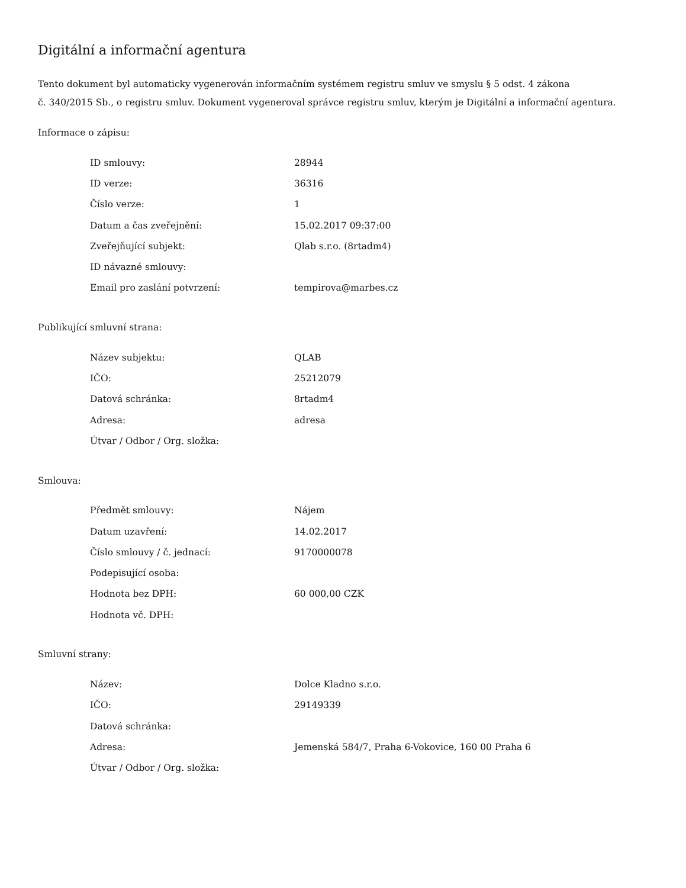Digitální a informační agentura
Tento dokument byl automaticky vygenerován informačním systémem registru smluv ve smyslu § 5 odst. 4 zákona
č. 340/2015 Sb., o registru smluv. Dokument vygeneroval správce registru smluv, kterým je Digitální a informační agentura.
Informace o zápisu:
| ID smlouvy: | 28944 |
| ID verze: | 36316 |
| Číslo verze: | 1 |
| Datum a čas zveřejnění: | 15.02.2017 09:37:00 |
| Zveřejňující subjekt: | Qlab s.r.o. (8rtadm4) |
| ID návazné smlouvy: | |
| Email pro zaslání potvrzení: | tempirova@marbes.cz |
Publikující smluvní strana:
| Název subjektu: | QLAB |
| IČO: | 25212079 |
| Datová schránka: | 8rtadm4 |
| Adresa: | adresa |
| Útvar / Odbor / Org. složka: | |
Smlouva:
| Předmět smlouvy: | Nájem |
| Datum uzavření: | 14.02.2017 |
| Číslo smlouvy / č. jednací: | 9170000078 |
| Podepisující osoba: | |
| Hodnota bez DPH: | 60 000,00 CZK |
| Hodnota vč. DPH: | |
Smluvní strany:
| Název: | Dolce Kladno s.r.o. |
| IČO: | 29149339 |
| Datová schránka: | |
| Adresa: | Jemenská 584/7, Praha 6-Vokovice, 160 00 Praha 6 |
| Útvar / Odbor / Org. složka: | |